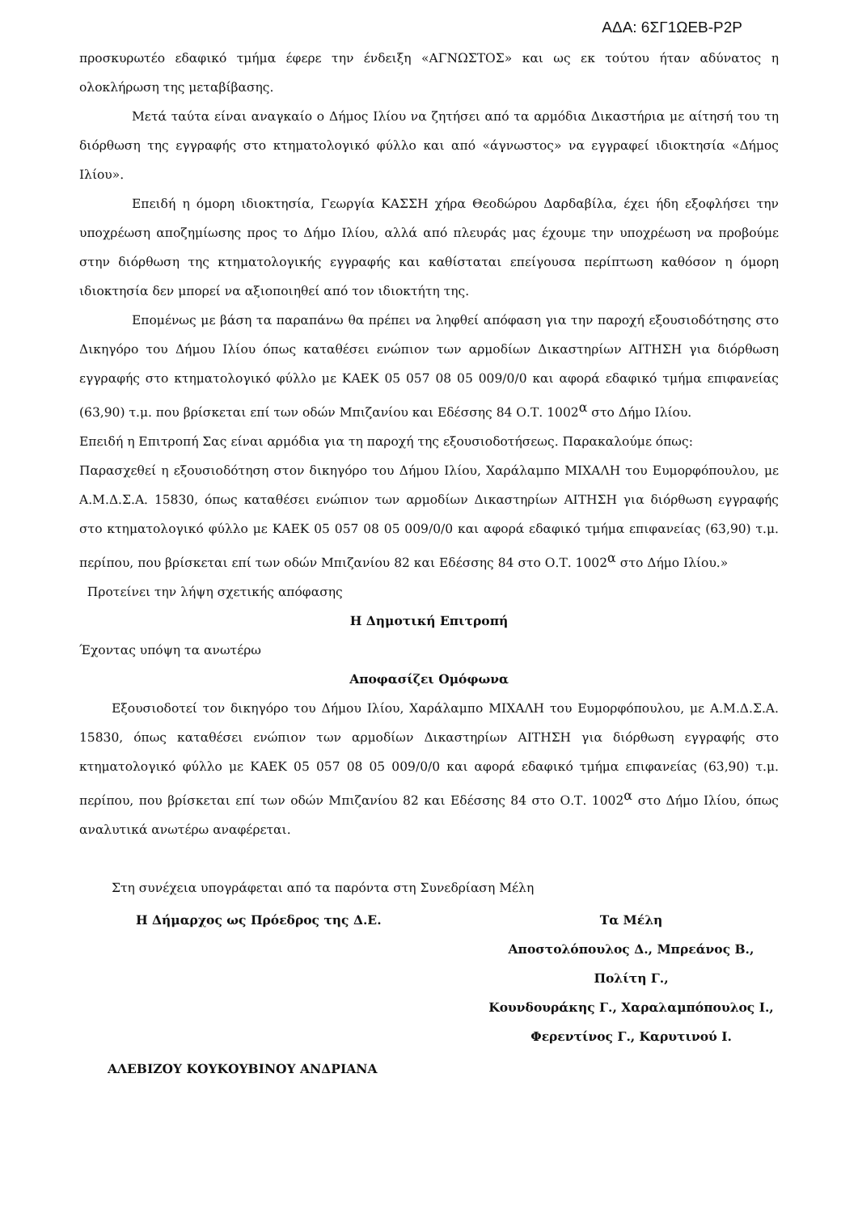ΑΔΑ: 6ΣΓ1ΩΕΒ-Ρ2Ρ
προσκυρωτέο εδαφικό τμήμα έφερε την ένδειξη «ΑΓΝΩΣΤΟΣ» και ως εκ τούτου ήταν αδύνατος η ολοκλήρωση της μεταβίβασης.
Μετά ταύτα είναι αναγκαίο ο Δήμος Ιλίου να ζητήσει από τα αρμόδια Δικαστήρια με αίτησή του τη διόρθωση της εγγραφής στο κτηματολογικό φύλλο και από «άγνωστος» να εγγραφεί ιδιοκτησία «Δήμος Ιλίου».
Επειδή η όμορη ιδιοκτησία, Γεωργία ΚΑΣΣΗ χήρα Θεοδώρου Δαρδαβίλα, έχει ήδη εξοφλήσει την υποχρέωση αποζημίωσης προς το Δήμο Ιλίου, αλλά από πλευράς μας έχουμε την υποχρέωση να προβούμε στην διόρθωση της κτηματολογικής εγγραφής και καθίσταται επείγουσα περίπτωση καθόσον η όμορη ιδιοκτησία δεν μπορεί να αξιοποιηθεί από τον ιδιοκτήτη της.
Επομένως με βάση τα παραπάνω θα πρέπει να ληφθεί απόφαση για την παροχή εξουσιοδότησης στο Δικηγόρο του Δήμου Ιλίου όπως καταθέσει ενώπιον των αρμοδίων Δικαστηρίων ΑΙΤΗΣΗ για διόρθωση εγγραφής στο κτηματολογικό φύλλο με ΚΑΕΚ 05 057 08 05 009/0/0 και αφορά εδαφικό τμήμα επιφανείας (63,90) τ.μ. που βρίσκεται επί των οδών Μπιζανίου και Εδέσσης 84 Ο.Τ. 1002<sup>α</sup> στο Δήμο Ιλίου.
Επειδή η Επιτροπή Σας είναι αρμόδια για τη παροχή της εξουσιοδοτήσεως. Παρακαλούμε όπως:
Παρασχεθεί η εξουσιοδότηση στον δικηγόρο του Δήμου Ιλίου, Χαράλαμπο ΜΙΧΑΛΗ του Ευμορφόπουλου, με Α.Μ.Δ.Σ.Α. 15830, όπως καταθέσει ενώπιον των αρμοδίων Δικαστηρίων ΑΙΤΗΣΗ για διόρθωση εγγραφής στο κτηματολογικό φύλλο με ΚΑΕΚ 05 057 08 05 009/0/0 και αφορά εδαφικό τμήμα επιφανείας (63,90) τ.μ. περίπου, που βρίσκεται επί των οδών Μπιζανίου 82 και Εδέσσης 84 στο Ο.Τ. 1002<sup>α</sup> στο Δήμο Ιλίου.»
Προτείνει την λήψη σχετικής απόφασης
Η Δημοτική Επιτροπή
Έχοντας υπόψη τα ανωτέρω
Αποφασίζει Ομόφωνα
Εξουσιοδοτεί τον δικηγόρο του Δήμου Ιλίου, Χαράλαμπο ΜΙΧΑΛΗ του Ευμορφόπουλου, με Α.Μ.Δ.Σ.Α. 15830, όπως καταθέσει ενώπιον των αρμοδίων Δικαστηρίων ΑΙΤΗΣΗ για διόρθωση εγγραφής στο κτηματολογικό φύλλο με ΚΑΕΚ 05 057 08 05 009/0/0 και αφορά εδαφικό τμήμα επιφανείας (63,90) τ.μ. περίπου, που βρίσκεται επί των οδών Μπιζανίου 82 και Εδέσσης 84 στο Ο.Τ. 1002<sup>α</sup> στο Δήμο Ιλίου, όπως αναλυτικά ανωτέρω αναφέρεται.
Στη συνέχεια υπογράφεται από τα παρόντα στη Συνεδρίαση Μέλη
Η Δήμαρχος ως Πρόεδρος της Δ.Ε. Τα Μέλη
Αποστολόπουλος Δ., Μπρεάνος Β., Πολίτη Γ.,
Κουνδουράκης Γ., Χαραλαμπόπουλος Ι.,
Φερεντίνος Γ., Καρυτινού Ι.
ΑΛΕΒΙΖΟΥ ΚΟΥΚΟΥΒΙΝΟΥ ΑΝΔΡΙΑΝΑ